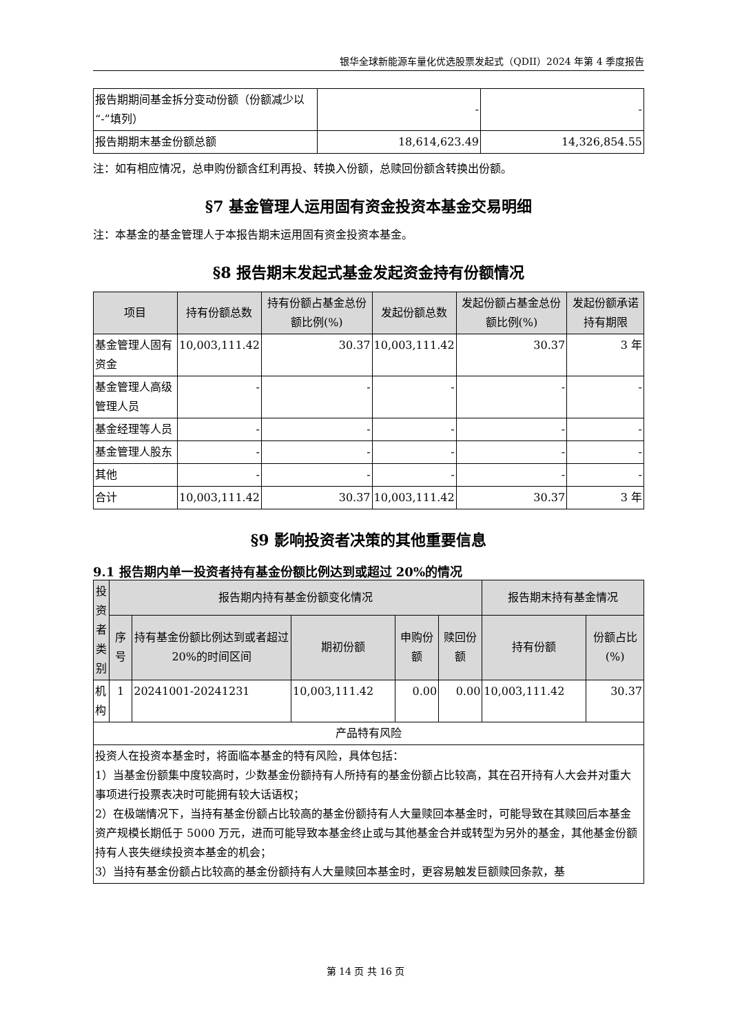银华全球新能源车量化优选股票发起式（QDII）2024 年第 4 季度报告
| 报告期期间基金拆分变动份额（份额减少以“-”填列） | - | - |
| 报告期期末基金份额总额 | 18,614,623.49 | 14,326,854.55 |
注：如有相应情况，总申购份额含红利再投、转换入份额，总赎回份额含转换出份额。
§7 基金管理人运用固有资金投资本基金交易明细
注：本基金的基金管理人于本报告期末运用固有资金投资本基金。
§8 报告期末发起式基金发起资金持有份额情况
| 项目 | 持有份额总数 | 持有份额占基金总份额比例(%) | 发起份额总数 | 发起份额占基金总份额比例(%) | 发起份额承诺持有期限 |
| --- | --- | --- | --- | --- | --- |
| 基金管理人固有资金 | 10,003,111.42 | 30.37 | 10,003,111.42 | 30.37 | 3 年 |
| 基金管理人高级管理人员 | - | - | - | - | - |
| 基金经理等人员 | - | - | - | - | - |
| 基金管理人股东 | - | - | - | - | - |
| 其他 | - | - | - | - | - |
| 合计 | 10,003,111.42 | 30.37 | 10,003,111.42 | 30.37 | 3 年 |
§9 影响投资者决策的其他重要信息
9.1 报告期内单一投资者持有基金份额比例达到或超过 20%的情况
| 投资者类别 | 报告期内持有基金份额变化情况 | | | | | 报告期末持有基金情况 | |
| --- | --- | --- | --- | --- | --- | --- | --- |
| | 序号 | 持有基金份额比例达到或者超过 20%的时间区间 | 期初份额 | 申购份额 | 赎回份额 | 持有份额 | 份额占比(%) |
| 机构 | 1 | 20241001-20241231 | 10,003,111.42 | 0.00 | 0.00 | 10,003,111.42 | 30.37 |
| 产品特有风险 | | | | | | | |
| 投资人在投资本基金时，将面临本基金的特有风险，具体包括： 1）当基金份额集中度较高时，少数基金份额持有人所持有的基金份额占比较高，其在召开持有人大会并对重大事项进行投票表决时可能拥有较大话语权； 2）在极端情况下，当持有基金份额占比较高的基金份额持有人大量赎回本基金时，可能导致在其赎回后本基金资产规模长期低于 5000 万元，进而可能导致本基金终止或与其他基金合并或转型为另外的基金，其他基金份额持有人丧失继续投资本基金的机会； 3）当持有基金份额占比较高的基金份额持有人大量赎回本基金时，更容易触发巨额赎回条款，基 | | | | | | | |
第 14 页 共 16 页